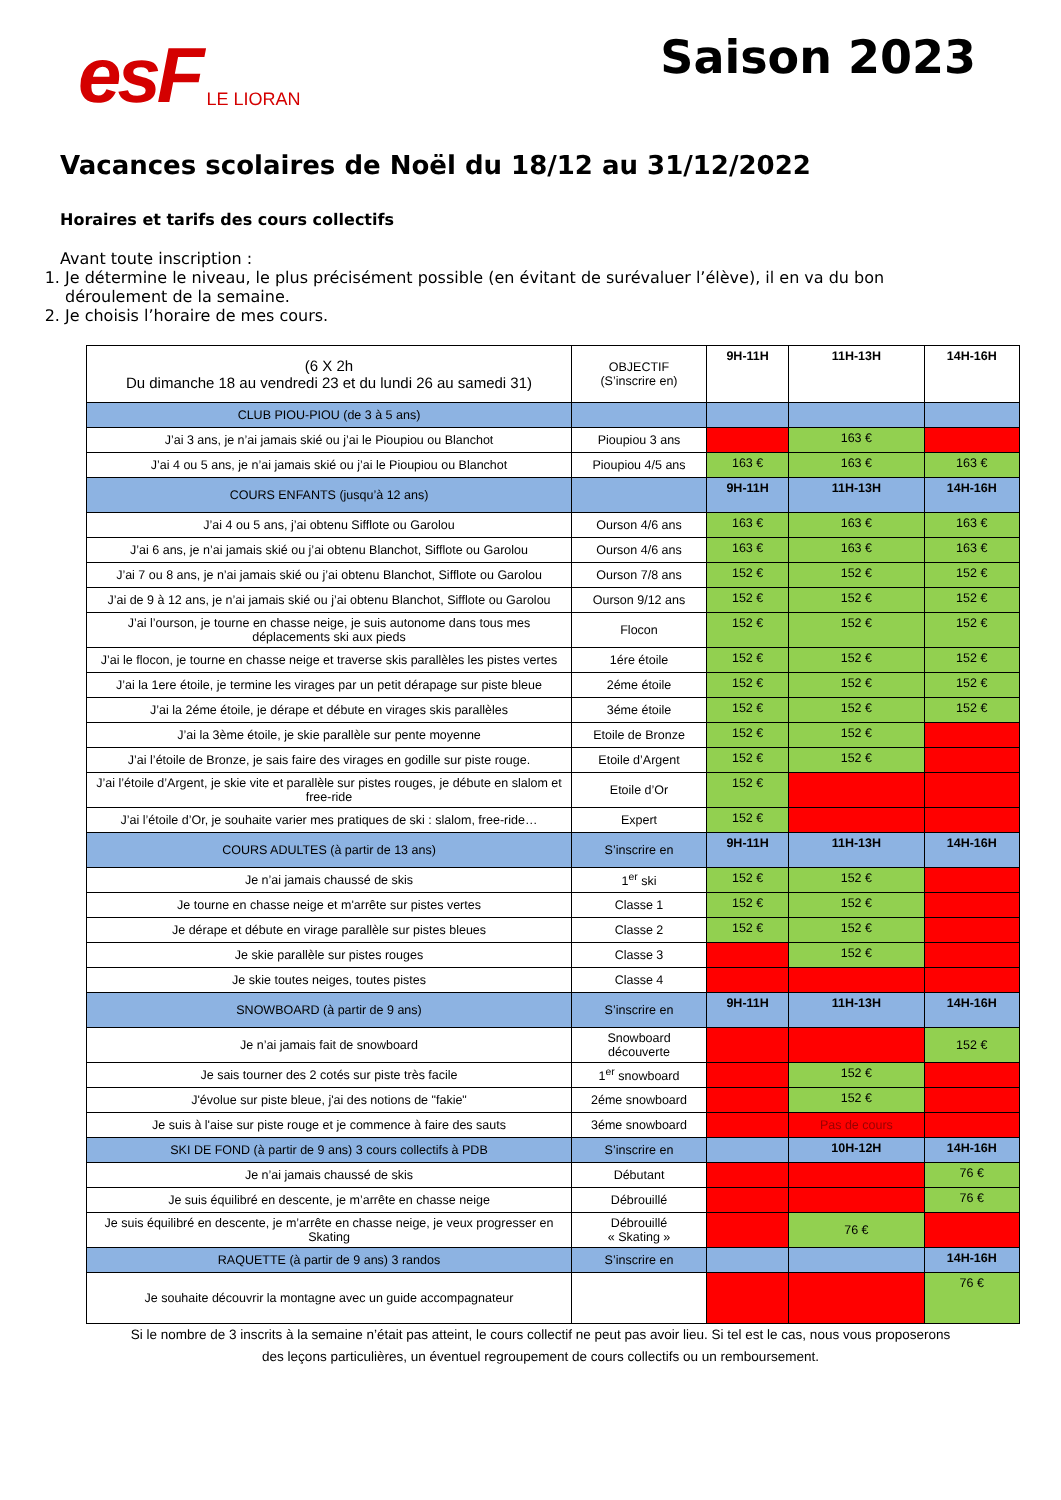esF LE LIORAN
Saison 2023
Vacances scolaires de Noël du 18/12 au 31/12/2022
Horaires et tarifs des cours collectifs
Avant toute inscription :
1. Je détermine le niveau, le plus précisément possible (en évitant de surévaluer l’élève), il en va du bon déroulement de la semaine.
2. Je choisis l’horaire de mes cours.
| (6 X 2h Du dimanche 18 au vendredi 23 et du lundi 26 au samedi 31) | OBJECTIF (S’inscrire en) | 9H-11H | 11H-13H | 14H-16H |
| CLUB PIOU-PIOU (de 3 à 5 ans) | | | | |
| J’ai 3 ans, je n’ai jamais skié ou j’ai le Pioupiou ou Blanchot | Pioupiou 3 ans | | 163 € | |
| J’ai 4 ou 5 ans, je n’ai jamais skié ou j’ai le Pioupiou ou Blanchot | Pioupiou 4/5 ans | 163 € | 163 € | 163 € |
| COURS ENFANTS (jusqu’à 12 ans) | | 9H-11H | 11H-13H | 14H-16H |
| J’ai 4 ou 5 ans, j’ai obtenu Sifflote ou Garolou | Ourson 4/6 ans | 163 € | 163 € | 163 € |
| J’ai 6 ans, je n’ai jamais skié ou j’ai obtenu Blanchot, Sifflote ou Garolou | Ourson 4/6 ans | 163 € | 163 € | 163 € |
| J’ai 7 ou 8 ans, je n’ai jamais skié ou j’ai obtenu Blanchot, Sifflote ou Garolou | Ourson 7/8 ans | 152 € | 152 € | 152 € |
| J’ai de 9 à 12 ans, je n’ai jamais skié ou j’ai obtenu Blanchot, Sifflote ou Garolou | Ourson 9/12 ans | 152 € | 152 € | 152 € |
| J’ai l’ourson, je tourne en chasse neige, je suis autonome dans tous mes déplacements ski aux pieds | Flocon | 152 € | 152 € | 152 € |
| J’ai le flocon, je tourne en chasse neige et traverse skis parallèles les pistes vertes | 1ére étoile | 152 € | 152 € | 152 € |
| J’ai la 1ere étoile, je termine les virages par un petit dérapage sur piste bleue | 2éme étoile | 152 € | 152 € | 152 € |
| J’ai la 2éme étoile, je dérape et débute en virages skis parallèles | 3éme étoile | 152 € | 152 € | 152 € |
| J’ai la 3ème étoile, je skie parallèle sur pente moyenne | Etoile de Bronze | 152 € | 152 € | |
| J’ai l’étoile de Bronze, je sais faire des virages en godille sur piste rouge. | Etoile d’Argent | 152 € | 152 € | |
| J’ai l’étoile d’Argent, je skie vite et parallèle sur pistes rouges, je débute en slalom et free-ride | Etoile d’Or | 152 € | | |
| J’ai l’étoile d’Or, je souhaite varier mes pratiques de ski : slalom, free-ride… | Expert | 152 € | | |
| COURS ADULTES (à partir de 13 ans) | S’inscrire en | 9H-11H | 11H-13H | 14H-16H |
| Je n’ai jamais chaussé de skis | 1<sup>er</sup> ski | 152 € | 152 € | |
| Je tourne en chasse neige et m'arrête sur pistes vertes | Classe 1 | 152 € | 152 € | |
| Je dérape et débute en virage parallèle sur pistes bleues | Classe 2 | 152 € | 152 € | |
| Je skie parallèle sur pistes rouges | Classe 3 | | 152 € | |
| Je skie toutes neiges, toutes pistes | Classe 4 | | | |
| SNOWBOARD (à partir de 9 ans) | S’inscrire en | 9H-11H | 11H-13H | 14H-16H |
| Je n’ai jamais fait de snowboard | Snowboard découverte | | | 152 € |
| Je sais tourner des 2 cotés sur piste très facile | 1<sup>er</sup> snowboard | | 152 € | |
| J'évolue sur piste bleue, j'ai des notions de "fakie" | 2éme snowboard | | 152 € | |
| Je suis à l'aise sur piste rouge et je commence à faire des sauts | 3éme snowboard | | Pas de cours | |
| SKI DE FOND (à partir de 9 ans) 3 cours collectifs à PDB | S’inscrire en | | 10H-12H | 14H-16H |
| Je n’ai jamais chaussé de skis | Débutant | | | 76 € |
| Je suis équilibré en descente, je m’arrête en chasse neige | Débrouillé | | | 76 € |
| Je suis équilibré en descente, je m’arrête en chasse neige, je veux progresser en Skating | Débrouillé « Skating » | | 76 € | |
| RAQUETTE (à partir de 9 ans) 3 randos | S’inscrire en | | | 14H-16H |
| Je souhaite découvrir la montagne avec un guide accompagnateur | | | | 76 € |
Si le nombre de 3 inscrits à la semaine n’était pas atteint, le cours collectif ne peut pas avoir lieu. Si tel est le cas, nous vous proposerons des leçons particulières, un éventuel regroupement de cours collectifs ou un remboursement.